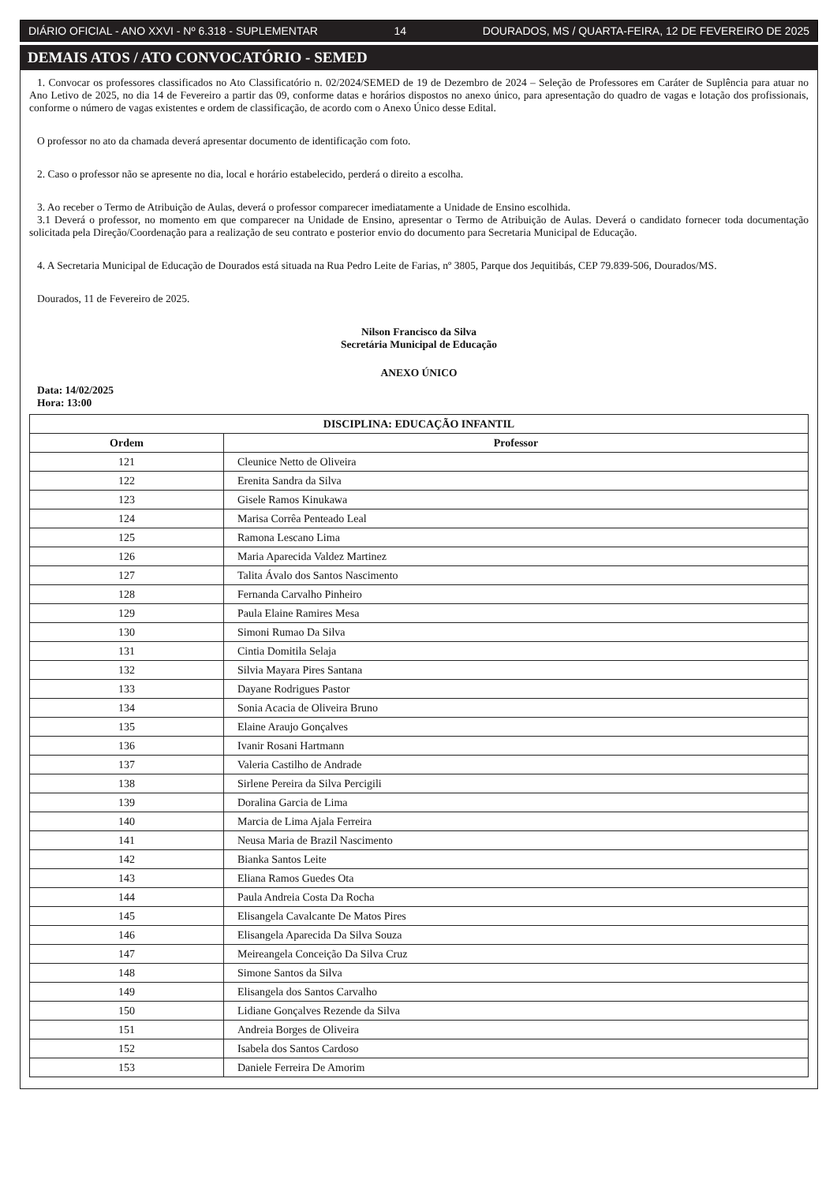DIÁRIO OFICIAL - ANO XXVI - Nº 6.318 - SUPLEMENTAR 14 DOURADOS, MS / QUARTA-FEIRA, 12 DE FEVEREIRO DE 2025
DEMAIS ATOS / ATO CONVOCATÓRIO - SEMED
1. Convocar os professores classificados no Ato Classificatório n. 02/2024/SEMED de 19 de Dezembro de 2024 – Seleção de Professores em Caráter de Suplência para atuar no Ano Letivo de 2025, no dia 14 de Fevereiro a partir das 09, conforme datas e horários dispostos no anexo único, para apresentação do quadro de vagas e lotação dos profissionais, conforme o número de vagas existentes e ordem de classificação, de acordo com o Anexo Único desse Edital.
O professor no ato da chamada deverá apresentar documento de identificação com foto.
2. Caso o professor não se apresente no dia, local e horário estabelecido, perderá o direito a escolha.
3. Ao receber o Termo de Atribuição de Aulas, deverá o professor comparecer imediatamente a Unidade de Ensino escolhida.
3.1 Deverá o professor, no momento em que comparecer na Unidade de Ensino, apresentar o Termo de Atribuição de Aulas. Deverá o candidato fornecer toda documentação solicitada pela Direção/Coordenação para a realização de seu contrato e posterior envio do documento para Secretaria Municipal de Educação.
4. A Secretaria Municipal de Educação de Dourados está situada na Rua Pedro Leite de Farias, nº 3805, Parque dos Jequitibás, CEP 79.839-506, Dourados/MS.
Dourados, 11 de Fevereiro de 2025.
Nilson Francisco da Silva
Secretária Municipal de Educação
ANEXO ÚNICO
Data: 14/02/2025
Hora: 13:00
| DISCIPLINA: EDUCAÇÃO INFANTIL | |
| --- | --- |
| Ordem | Professor |
| 121 | Cleunice Netto de Oliveira |
| 122 | Erenita Sandra da Silva |
| 123 | Gisele Ramos Kinukawa |
| 124 | Marisa Corrêa Penteado Leal |
| 125 | Ramona Lescano Lima |
| 126 | Maria Aparecida Valdez Martinez |
| 127 | Talita Ávalo dos Santos Nascimento |
| 128 | Fernanda Carvalho Pinheiro |
| 129 | Paula Elaine Ramires Mesa |
| 130 | Simoni Rumao Da Silva |
| 131 | Cintia Domitila Selaja |
| 132 | Silvia Mayara Pires Santana |
| 133 | Dayane Rodrigues Pastor |
| 134 | Sonia Acacia de Oliveira Bruno |
| 135 | Elaine Araujo Gonçalves |
| 136 | Ivanir Rosani Hartmann |
| 137 | Valeria Castilho de Andrade |
| 138 | Sirlene Pereira da Silva Percigili |
| 139 | Doralina Garcia de Lima |
| 140 | Marcia de Lima Ajala Ferreira |
| 141 | Neusa Maria de Brazil Nascimento |
| 142 | Bianka Santos Leite |
| 143 | Eliana Ramos Guedes Ota |
| 144 | Paula Andreia Costa Da Rocha |
| 145 | Elisangela Cavalcante De Matos Pires |
| 146 | Elisangela Aparecida Da Silva Souza |
| 147 | Meireangela Conceição Da Silva Cruz |
| 148 | Simone Santos da Silva |
| 149 | Elisangela dos Santos Carvalho |
| 150 | Lidiane Gonçalves Rezende da Silva |
| 151 | Andreia Borges de Oliveira |
| 152 | Isabela dos Santos Cardoso |
| 153 | Daniele Ferreira De Amorim |